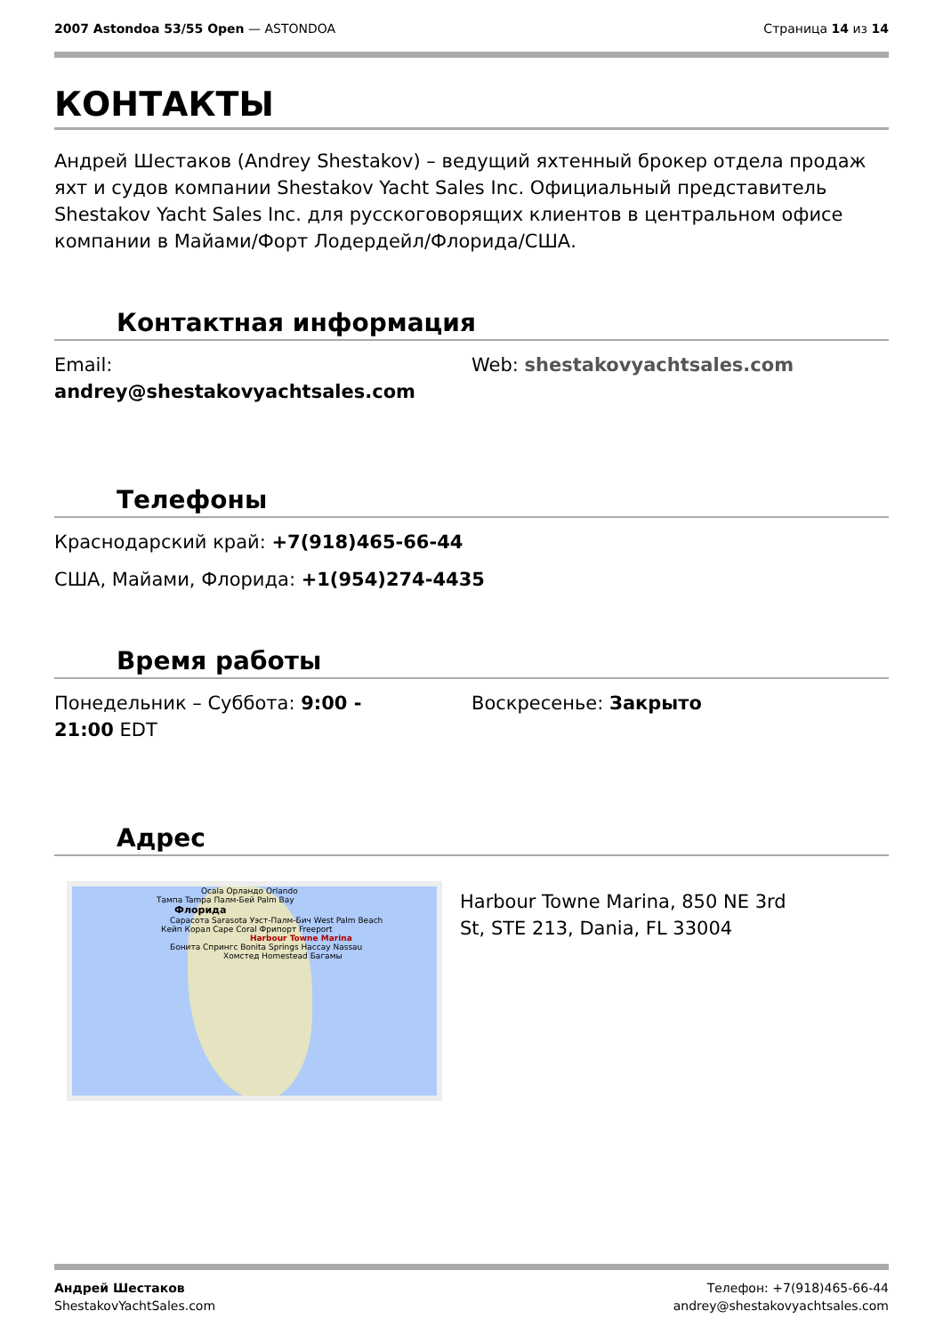2007 Astondoa 53/55 Open — ASTONDOA
Страница 14 из 14
КОНТАКТЫ
Андрей Шестаков (Andrey Shestakov) – ведущий яхтенный брокер отдела продаж яхт и судов компании Shestakov Yacht Sales Inc. Официальный представитель Shestakov Yacht Sales Inc. для русскоговорящих клиентов в центральном офисе компании в Майами/Форт Лодердейл/Флорида/США.
Контактная информация
Email:
andrey@shestakovyachtsales.com
Web: shestakovyachtsales.com
Телефоны
Краснодарский край: +7(918)465-66-44
США, Майами, Флорида: +1(954)274-4435
Время работы
Понедельник – Суббота: 9:00 -
21:00 EDT
Воскресенье: Закрыто
Адрес
Ocala Орландо Orlando
Тампа Tampa Палм-Бей Palm Bay
Флорида
Сарасота Sarasota Уэст-Палм-Бич West Palm Beach
Кейп Корал Cape Coral Фрипорт Freeport
Harbour Towne Marina
Бонита Спрингс Bonita Springs Нассау Nassau
Хомстед Homestead Багамы
Harbour Towne Marina, 850 NE 3rd St, STE 213, Dania, FL 33004
Андрей Шестаков
ShestakovYachtSales.com
Телефон: +7(918)465-66-44
andrey@shestakovyachtsales.com